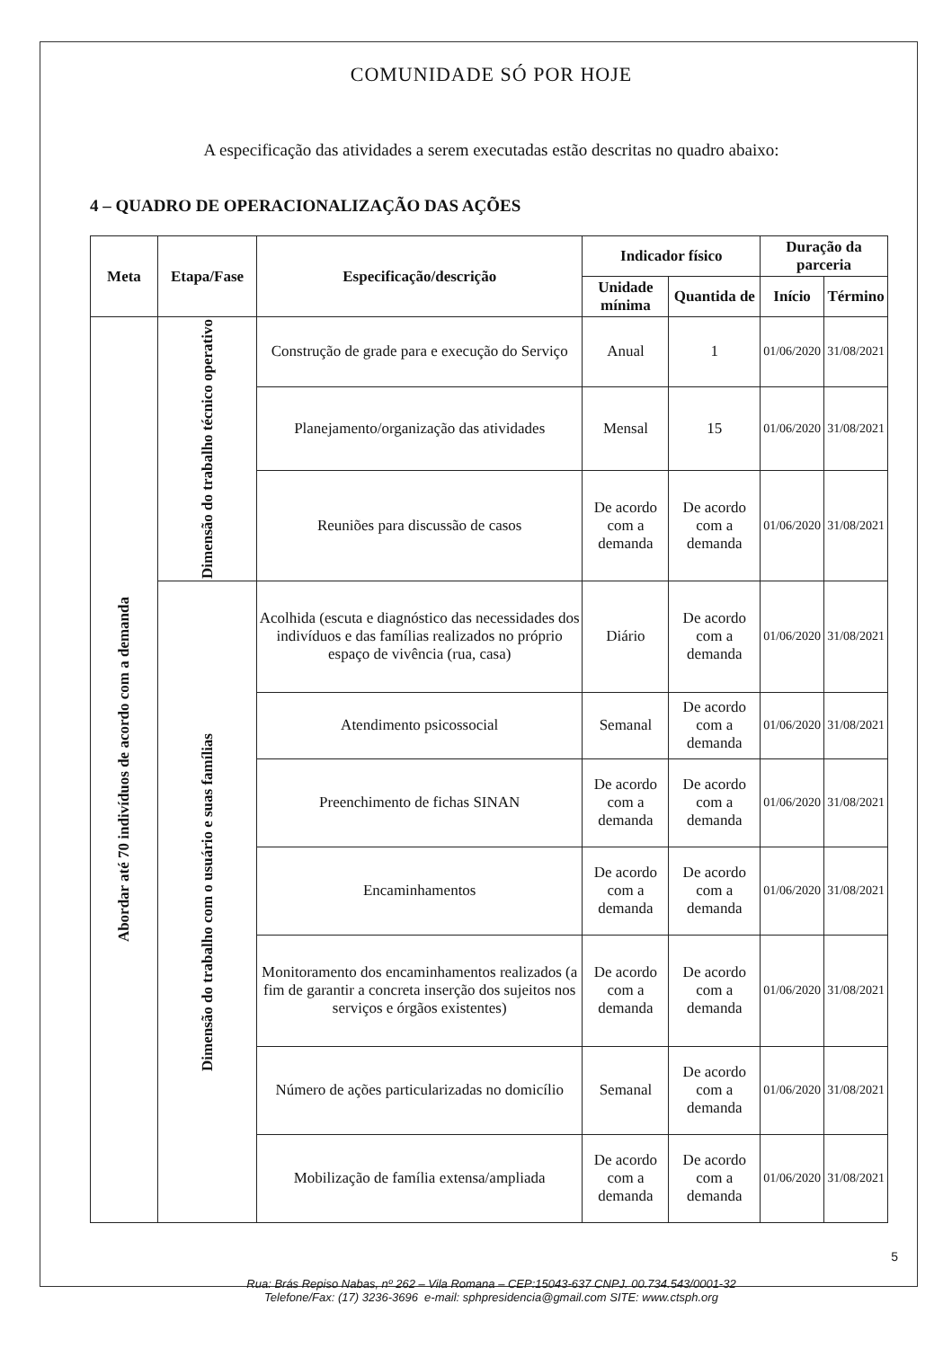COMUNIDADE SÓ POR HOJE
A especificação das atividades a serem executadas estão descritas no quadro abaixo:
4 – QUADRO DE OPERACIONALIZAÇÃO DAS AÇÕES
| Meta | Etapa/Fase | Especificação/descrição | Indicador físico | | Duração da parceria | |
| --- | --- | --- | --- | --- | --- | --- |
| | | | Unidade mínima | Quantida de | Início | Término |
| Abordar até 70 indivíduos de acordo com a demanda | Dimensão do trabalho técnico operativo | Construção de grade para e execução do Serviço | Anual | 1 | 01/06/2020 | 31/08/2021 |
| | | Planejamento/organização das atividades | Mensal | 15 | 01/06/2020 | 31/08/2021 |
| | | Reuniões para discussão de casos | De acordo com a demanda | De acordo com a demanda | 01/06/2020 | 31/08/2021 |
| | Dimensão do trabalho com o usuário e suas famílias | Acolhida (escuta e diagnóstico das necessidades dos indivíduos e das famílias realizados no próprio espaço de vivência (rua, casa) | Diário | De acordo com a demanda | 01/06/2020 | 31/08/2021 |
| | | Atendimento psicossocial | Semanal | De acordo com a demanda | 01/06/2020 | 31/08/2021 |
| | | Preenchimento de fichas SINAN | De acordo com a demanda | De acordo com a demanda | 01/06/2020 | 31/08/2021 |
| | | Encaminhamentos | De acordo com a demanda | De acordo com a demanda | 01/06/2020 | 31/08/2021 |
| | | Monitoramento dos encaminhamentos realizados (a fim de garantir a concreta inserção dos sujeitos nos serviços e órgãos existentes) | De acordo com a demanda | De acordo com a demanda | 01/06/2020 | 31/08/2021 |
| | | Número de ações particularizadas no domicílio | Semanal | De acordo com a demanda | 01/06/2020 | 31/08/2021 |
| | | Mobilização de família extensa/ampliada | De acordo com a demanda | De acordo com a demanda | 01/06/2020 | 31/08/2021 |
Rua: Brás Repiso Nabas, nº 262 – Vila Romana – CEP:15043-637 CNPJ. 00.734.543/0001-32
Telefone/Fax: (17) 3236-3696 e-mail: sphpresidencia@gmail.com SITE: www.ctsph.org
5